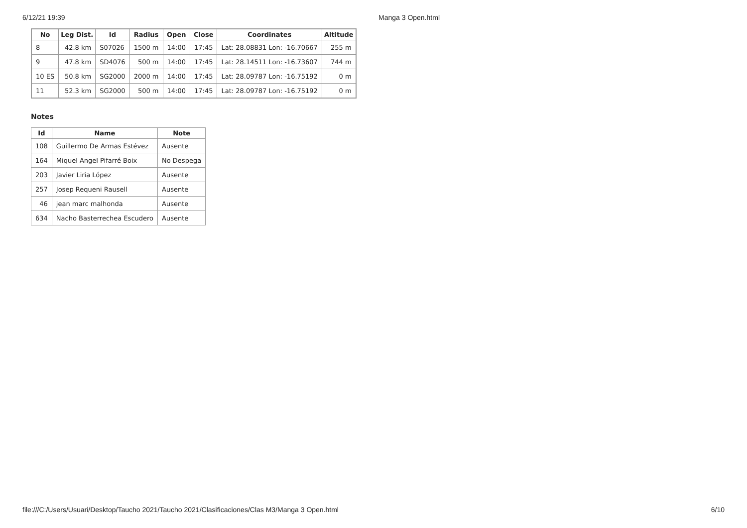6/12/21 19:39 Manga 3 Open.html
| No | Leg Dist. | Id | Radius | Open | Close | Coordinates | Altitude |
| --- | --- | --- | --- | --- | --- | --- | --- |
| 8 | 42.8 km | S07026 | 1500 m | 14:00 | 17:45 | Lat: 28.08831 Lon: -16.70667 | 255 m |
| 9 | 47.8 km | SD4076 | 500 m | 14:00 | 17:45 | Lat: 28.14511 Lon: -16.73607 | 744 m |
| 10 ES | 50.8 km | SG2000 | 2000 m | 14:00 | 17:45 | Lat: 28.09787 Lon: -16.75192 | 0 m |
| 11 | 52.3 km | SG2000 | 500 m | 14:00 | 17:45 | Lat: 28.09787 Lon: -16.75192 | 0 m |
Notes
| Id | Name | Note |
| --- | --- | --- |
| 108 | Guillermo De Armas Estévez | Ausente |
| 164 | Miquel Angel Pifarré Boix | No Despega |
| 203 | Javier Liria López | Ausente |
| 257 | Josep Requeni Rausell | Ausente |
| 46 | jean marc malhonda | Ausente |
| 634 | Nacho Basterrechea Escudero | Ausente |
file:///C:/Users/Usuari/Desktop/Taucho 2021/Taucho 2021/Clasificaciones/Clas M3/Manga 3 Open.html 6/10